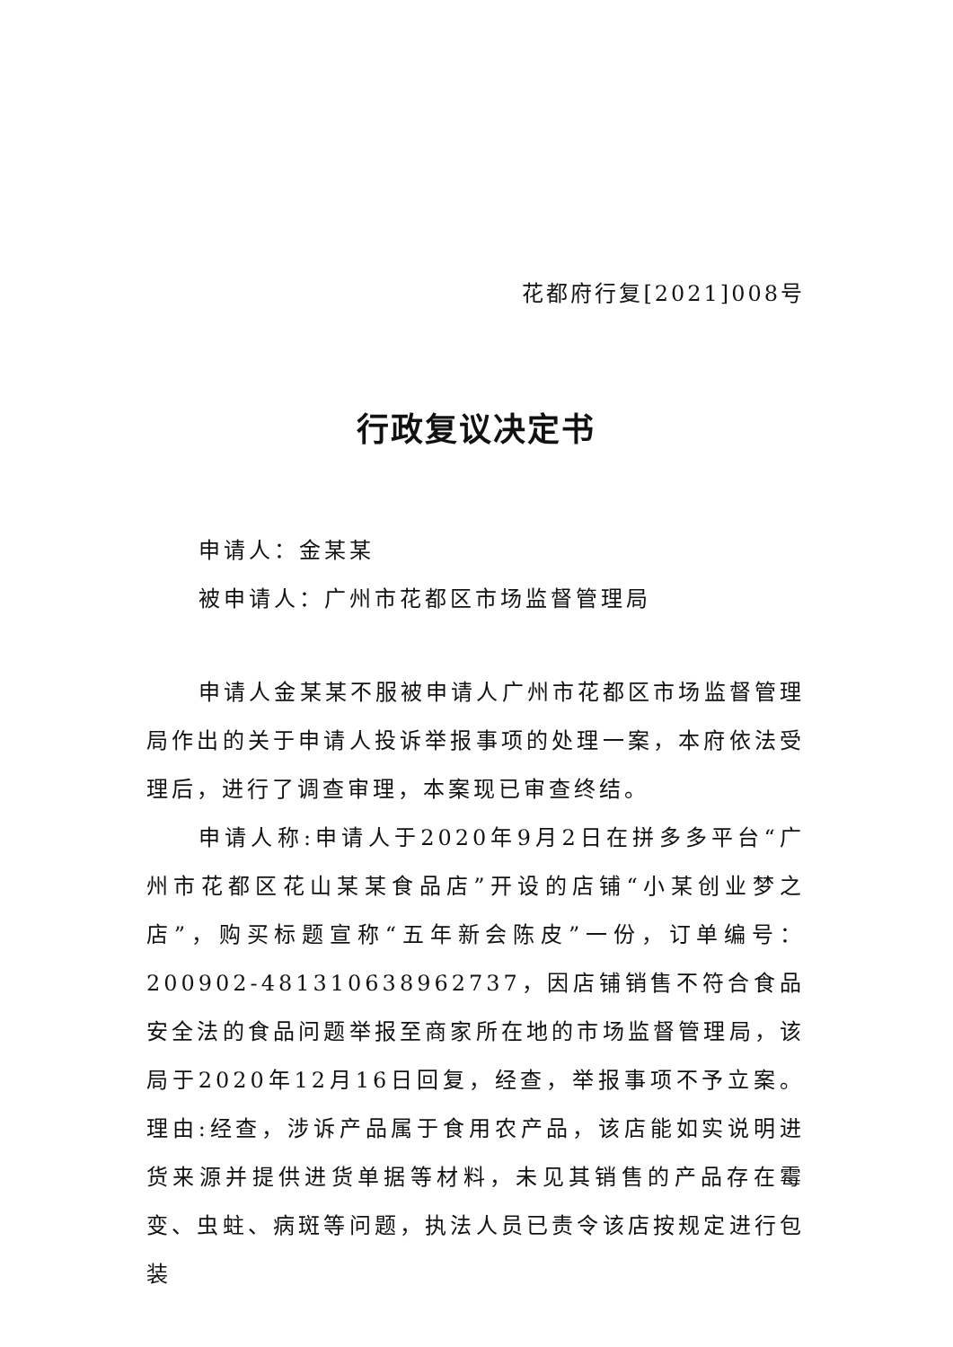花都府行复[2021]008号
行政复议决定书
申请人：金某某
被申请人：广州市花都区市场监督管理局
申请人金某某不服被申请人广州市花都区市场监督管理局作出的关于申请人投诉举报事项的处理一案，本府依法受理后，进行了调查审理，本案现已审查终结。
申请人称:申请人于2020年9月2日在拼多多平台“广州市花都区花山某某食品店”开设的店铺“小某创业梦之店”，购买标题宣称“五年新会陈皮”一份，订单编号：200902-481310638962737，因店铺销售不符合食品安全法的食品问题举报至商家所在地的市场监督管理局，该局于2020年12月16日回复，经查，举报事项不予立案。理由:经查，涉诉产品属于食用农产品，该店能如实说明进货来源并提供进货单据等材料，未见其销售的产品存在霉变、虫蛀、病斑等问题，执法人员已责令该店按规定进行包装